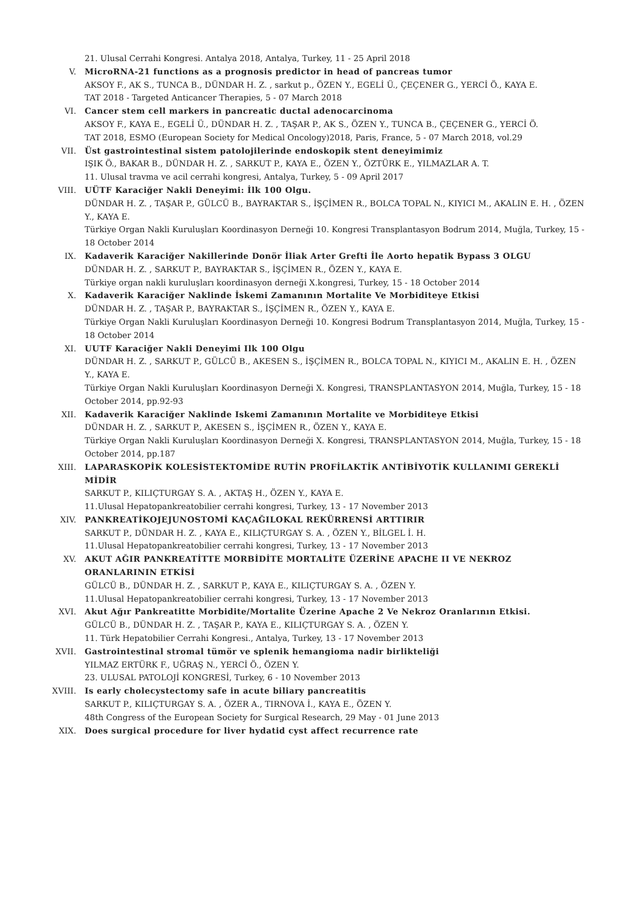21. Ulusal Cerrahi Kongresi. Antalya 2018, Antalya, Turkey, 11 - 25 April 2018
V. MicroRNA-21 functions as a prognosis predictor in head of pancreas tumor
AKSOY F., AK S., TUNCA B., DÜNDAR H. Z. , sarkut p., ÖZEN Y., EGELİ Ü., ÇEÇENER G., YERCİ Ö., KAYA E.
TAT 2018 - Targeted Anticancer Therapies, 5 - 07 March 2018
VI. Cancer stem cell markers in pancreatic ductal adenocarcinoma
AKSOY F., KAYA E., EGELİ Ü., DÜNDAR H. Z. , TAŞAR P., AK S., ÖZEN Y., TUNCA B., ÇEÇENER G., YERCİ Ö.
TAT 2018, ESMO (European Society for Medical Oncology)2018, Paris, France, 5 - 07 March 2018, vol.29
VII. Üst gastrointestinal sistem patolojilerinde endoskopik stent deneyimimiz
IŞIK Ö., BAKAR B., DÜNDAR H. Z. , SARKUT P., KAYA E., ÖZEN Y., ÖZTÜRK E., YILMAZLAR A. T.
11. Ulusal travma ve acil cerrahi kongresi, Antalya, Turkey, 5 - 09 April 2017
VIII. UÜTF Karaciğer Nakli Deneyimi: İlk 100 Olgu.
DÜNDAR H. Z. , TAŞAR P., GÜLCÜ B., BAYRAKTAR S., İŞÇİMEN R., BOLCA TOPAL N., KIYICI M., AKALIN E. H. , ÖZEN Y., KAYA E.
Türkiye Organ Nakli Kuruluşları Koordinasyon Derneği 10. Kongresi Transplantasyon Bodrum 2014, Muğla, Turkey, 15 - 18 October 2014
IX. Kadaverik Karaciğer Nakillerinde Donör İliak Arter Grefti İle Aorto hepatik Bypass 3 OLGU
DÜNDAR H. Z. , SARKUT P., BAYRAKTAR S., İŞÇİMEN R., ÖZEN Y., KAYA E.
Türkiye organ nakli kuruluşları koordinasyon derneği X.kongresi, Turkey, 15 - 18 October 2014
X. Kadaverik Karaciğer Naklinde İskemi Zamanının Mortalite Ve Morbiditeye Etkisi
DÜNDAR H. Z. , TAŞAR P., BAYRAKTAR S., İŞÇİMEN R., ÖZEN Y., KAYA E.
Türkiye Organ Nakli Kuruluşları Koordinasyon Derneği 10. Kongresi Bodrum Transplantasyon 2014, Muğla, Turkey, 15 - 18 October 2014
XI. UUTF Karaciğer Nakli Deneyimi Ilk 100 Olgu
DÜNDAR H. Z. , SARKUT P., GÜLCÜ B., AKESEN S., İŞÇİMEN R., BOLCA TOPAL N., KIYICI M., AKALIN E. H. , ÖZEN Y., KAYA E.
Türkiye Organ Nakli Kuruluşları Koordinasyon Derneği X. Kongresi, TRANSPLANTASYON 2014, Muğla, Turkey, 15 - 18 October 2014, pp.92-93
XII. Kadaverik Karaciğer Naklinde Iskemi Zamanının Mortalite ve Morbiditeye Etkisi
DÜNDAR H. Z. , SARKUT P., AKESEN S., İŞÇİMEN R., ÖZEN Y., KAYA E.
Türkiye Organ Nakli Kuruluşları Koordinasyon Derneği X. Kongresi, TRANSPLANTASYON 2014, Muğla, Turkey, 15 - 18 October 2014, pp.187
XIII. LAPARASKOPİK KOLESİSTEKTOMİDE RUTİN PROFİLAKTİK ANTİBİYOTİK KULLANIMI GEREKLİ MİDİR
SARKUT P., KILIÇTURGAY S. A. , AKTAŞ H., ÖZEN Y., KAYA E.
11.Ulusal Hepatopankreatobilier cerrahi kongresi, Turkey, 13 - 17 November 2013
XIV. PANKREATİKOJEJUNOSTOMİ KAÇAĞILOKAL REKÜRRENSİ ARTTIRIR
SARKUT P., DÜNDAR H. Z. , KAYA E., KILIÇTURGAY S. A. , ÖZEN Y., BİLGEL İ. H.
11.Ulusal Hepatopankreatobilier cerrahi kongresi, Turkey, 13 - 17 November 2013
XV. AKUT AĞIR PANKREATİTTE MORBİDİTE MORTALİTE ÜZERİNE APACHE II VE NEKROZ ORANLARININ ETKİSİ
GÜLCÜ B., DÜNDAR H. Z. , SARKUT P., KAYA E., KILIÇTURGAY S. A. , ÖZEN Y.
11.Ulusal Hepatopankreatobilier cerrahi kongresi, Turkey, 13 - 17 November 2013
XVI. Akut Ağır Pankreatitte Morbidite/Mortalite Üzerine Apache 2 Ve Nekroz Oranlarının Etkisi.
GÜLCÜ B., DÜNDAR H. Z. , TAŞAR P., KAYA E., KILIÇTURGAY S. A. , ÖZEN Y.
11. Türk Hepatobilier Cerrahi Kongresi., Antalya, Turkey, 13 - 17 November 2013
XVII. Gastrointestinal stromal tümör ve splenik hemangioma nadir birlikteliği
YILMAZ ERTÜRK F., UĞRAŞ N., YERCİ Ö., ÖZEN Y.
23. ULUSAL PATOLOJİ KONGRESİ, Turkey, 6 - 10 November 2013
XVIII. Is early cholecystectomy safe in acute biliary pancreatitis
SARKUT P., KILIÇTURGAY S. A. , ÖZER A., TIRNOVA İ., KAYA E., ÖZEN Y.
48th Congress of the European Society for Surgical Research, 29 May - 01 June 2013
XIX. Does surgical procedure for liver hydatid cyst affect recurrence rate